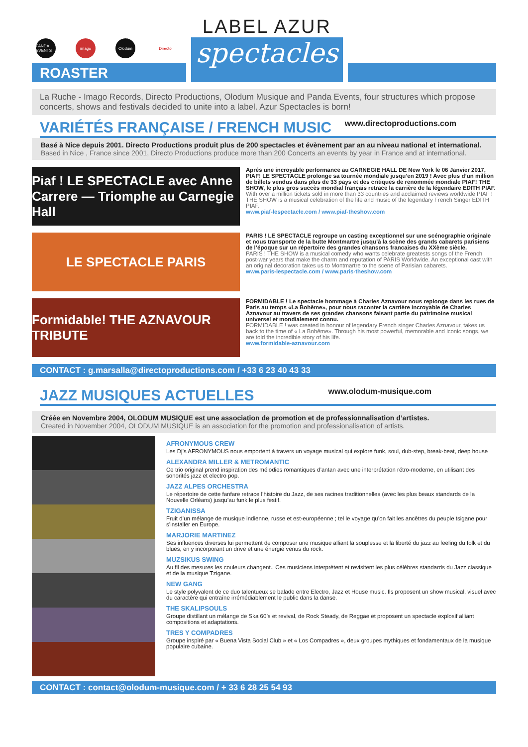PANDA EVENTS
imago Olodum Directo
ROASTER
LABEL AZUR
spectacles
La Ruche - Imago Records, Directo Productions, Olodum Musique and Panda Events, four structures which propose concerts, shows and festivals decided to unite into a label. Azur Spectacles is born!
VARIÉTÉS FRANÇAISE / FRENCH MUSIC www.directoproductions.com
Basé à Nice depuis 2001. Directo Productions produit plus de 200 spectacles et évènement par an au niveau national et international.
Based in Nice , France since 2001, Directo Productions produce more than 200 Concerts an events by year in France and at international.
Piaf ! LE SPECTACLE avec Anne Carrere — Triomphe au Carnegie Hall
Aprés une incroyable performance au CARNEGIE HALL DE New York le 06 Janvier 2017, PIAF! LE SPECTACLE prolonge sa tournée mondiale jusqu’en 2019 ! Avec plus d’un million de billets vendus dans plus de 33 pays et des critiques de renommée mondiale PIAF! THE SHOW, le plus gros succès mondial français retrace la carrière de la légendaire EDITH PIAF.
With over a million tickets sold in more than 33 countries and acclaimed reviews worldwide PIAF ! THE SHOW is a musical celebration of the life and music of the legendary French Singer EDITH PIAF.
www.piaf-lespectacle.com / www.piaf-theshow.com
LE SPECTACLE PARIS
PARIS ! LE SPECTACLE regroupe un casting exceptionnel sur une scénographie originale et nous transporte de la butte Montmartre jusqu’à la scène des grands cabarets parisiens de l’époque sur un répertoire des grandes chansons francaises du XXème siècle.
PARIS ! THE SHOW is a musical comedy who wants celebrate greatests songs of the French post-war years that make the charm and reputation of PARIS Worldwide. An exceptional cast with an original decoration takes us to Montmartre to the scene of Parisian cabarets.
www.paris-lespectacle.com / www.paris-theshow.com
Formidable! THE AZNAVOUR TRIBUTE
FORMIDABLE ! Le spectacle hommage à Charles Aznavour nous replonge dans les rues de Paris au temps «La Bohême», pour nous raconter la carrière incroyable de Charles Aznavour au travers de ses grandes chansons faisant partie du patrimoine musical universel et mondialement connu.
FORMIDABLE ! was created in honour of legendary French singer Charles Aznavour, takes us back to the time of « La Bohême». Through his most powerful, memorable and iconic songs, we are told the incredible story of his life.
www.formidable-aznavour.com
CONTACT : g.marsalla@directoproductions.com / +33 6 23 40 43 33
JAZZ MUSIQUES ACTUELLES www.olodum-musique.com
Créée en Novembre 2004, OLODUM MUSIQUE est une association de promotion et de professionnalisation d’artistes.
Created in November 2004, OLODUM MUSIQUE is an association for the promotion and professionalisation of artists.
AFRONYMOUS CREW
Les Dj’s AFRONYMOUS nous emportent à travers un voyage musical qui explore funk, soul, dub-step, break-beat, deep house
ALEXANDRA MILLER & METROMANTIC
Ce trio original prend inspiration des mélodies romantiques d’antan avec une interprétation rétro-moderne, en utilisant des sonorités jazz et electro pop.
JAZZ ALPES ORCHESTRA
Le répertoire de cette fanfare retrace l’histoire du Jazz, de ses racines traditionnelles (avec les plus beaux standards de la Nouvelle Orléans) jusqu’au funk le plus festif.
TZIGANISSA
Fruit d’un mélange de musique indienne, russe et est-européenne ; tel le voyage qu’on fait les ancêtres du peuple tsigane pour s’installer en Europe.
MARJORIE MARTINEZ
Ses influences diverses lui permettent de composer une musique alliant la souplesse et la liberté du jazz au feeling du folk et du blues, en y incorporant un drive et une énergie venus du rock.
MUZSIKUS SWING
Au fil des mesures les couleurs changent.. Ces musiciens interprètent et revisitent les plus célèbres standards du Jazz classique et de la musique Tzigane.
NEW GANG
Le style polyvalent de ce duo talentueux se balade entre Electro, Jazz et House music. Ils proposent un show musical, visuel avec du caractère qui entraîne irrémédiablement le public dans la danse.
THE SKALIPSOULS
Groupe distillant un mélange de Ska 60’s et revival, de Rock Steady, de Reggae et proposent un spectacle explosif alliant compositions et adaptations.
TRES Y COMPADRES
Groupe inspiré par « Buena Vista Social Club » et « Los Compadres », deux groupes mythiques et fondamentaux de la musique populaire cubaine.
CONTACT : contact@olodum-musique.com / + 33 6 28 25 54 93